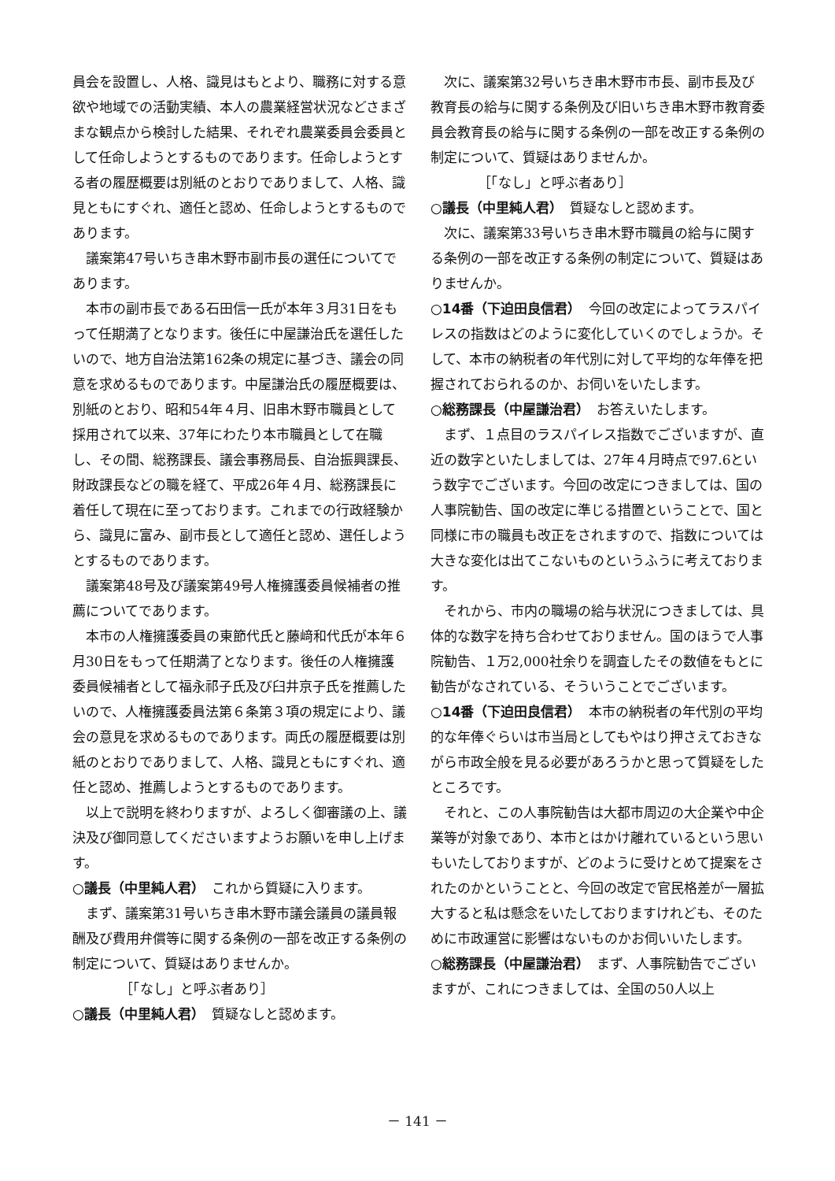員会を設置し、人格、識見はもとより、職務に対する意欲や地域での活動実績、本人の農業経営状況などさまざまな観点から検討した結果、それぞれ農業委員会委員として任命しようとするものであります。任命しようとする者の履歴概要は別紙のとおりでありまして、人格、識見ともにすぐれ、適任と認め、任命しようとするものであります。
議案第47号いちき串木野市副市長の選任についてであります。
本市の副市長である石田信一氏が本年３月31日をもって任期満了となります。後任に中屋謙治氏を選任したいので、地方自治法第162条の規定に基づき、議会の同意を求めるものであります。中屋謙治氏の履歴概要は、別紙のとおり、昭和54年４月、旧串木野市職員として採用されて以来、37年にわたり本市職員として在職し、その間、総務課長、議会事務局長、自治振興課長、財政課長などの職を経て、平成26年４月、総務課長に着任して現在に至っております。これまでの行政経験から、識見に富み、副市長として適任と認め、選任しようとするものであります。
議案第48号及び議案第49号人権擁護委員候補者の推薦についてであります。
本市の人権擁護委員の東節代氏と藤﨑和代氏が本年６月30日をもって任期満了となります。後任の人権擁護委員候補者として福永祁子氏及び臼井京子氏を推薦したいので、人権擁護委員法第６条第３項の規定により、議会の意見を求めるものであります。両氏の履歴概要は別紙のとおりでありまして、人格、識見ともにすぐれ、適任と認め、推薦しようとするものであります。
以上で説明を終わりますが、よろしく御審議の上、議決及び御同意してくださいますようお願いを申し上げます。
○議長（中里純人君）　これから質疑に入ります。
まず、議案第31号いちき串木野市議会議員の議員報酬及び費用弁償等に関する条例の一部を改正する条例の制定について、質疑はありませんか。
［「なし」と呼ぶ者あり］
○議長（中里純人君）　質疑なしと認めます。
次に、議案第32号いちき串木野市市長、副市長及び教育長の給与に関する条例及び旧いちき串木野市教育委員会教育長の給与に関する条例の一部を改正する条例の制定について、質疑はありませんか。
［「なし」と呼ぶ者あり］
○議長（中里純人君）　質疑なしと認めます。
次に、議案第33号いちき串木野市職員の給与に関する条例の一部を改正する条例の制定について、質疑はありませんか。
○14番（下迫田良信君）　今回の改定によってラスパイレスの指数はどのように変化していくのでしょうか。そして、本市の納税者の年代別に対して平均的な年俸を把握されておられるのか、お伺いをいたします。
○総務課長（中屋謙治君）　お答えいたします。
まず、１点目のラスパイレス指数でございますが、直近の数字といたしましては、27年４月時点で97.6という数字でございます。今回の改定につきましては、国の人事院勧告、国の改定に準じる措置ということで、国と同様に市の職員も改正をされますので、指数については大きな変化は出てこないものというふうに考えております。
それから、市内の職場の給与状況につきましては、具体的な数字を持ち合わせておりません。国のほうで人事院勧告、１万2,000社余りを調査したその数値をもとに勧告がなされている、そういうことでございます。
○14番（下迫田良信君）　本市の納税者の年代別の平均的な年俸ぐらいは市当局としてもやはり押さえておきながら市政全般を見る必要があろうかと思って質疑をしたところです。
それと、この人事院勧告は大都市周辺の大企業や中企業等が対象であり、本市とはかけ離れているという思いもいたしておりますが、どのように受けとめて提案をされたのかということと、今回の改定で官民格差が一層拡大すると私は懸念をいたしておりますけれども、そのために市政運営に影響はないものかお伺いいたします。
○総務課長（中屋謙治君）　まず、人事院勧告でございますが、これにつきましては、全国の50人以上
－ 141 －